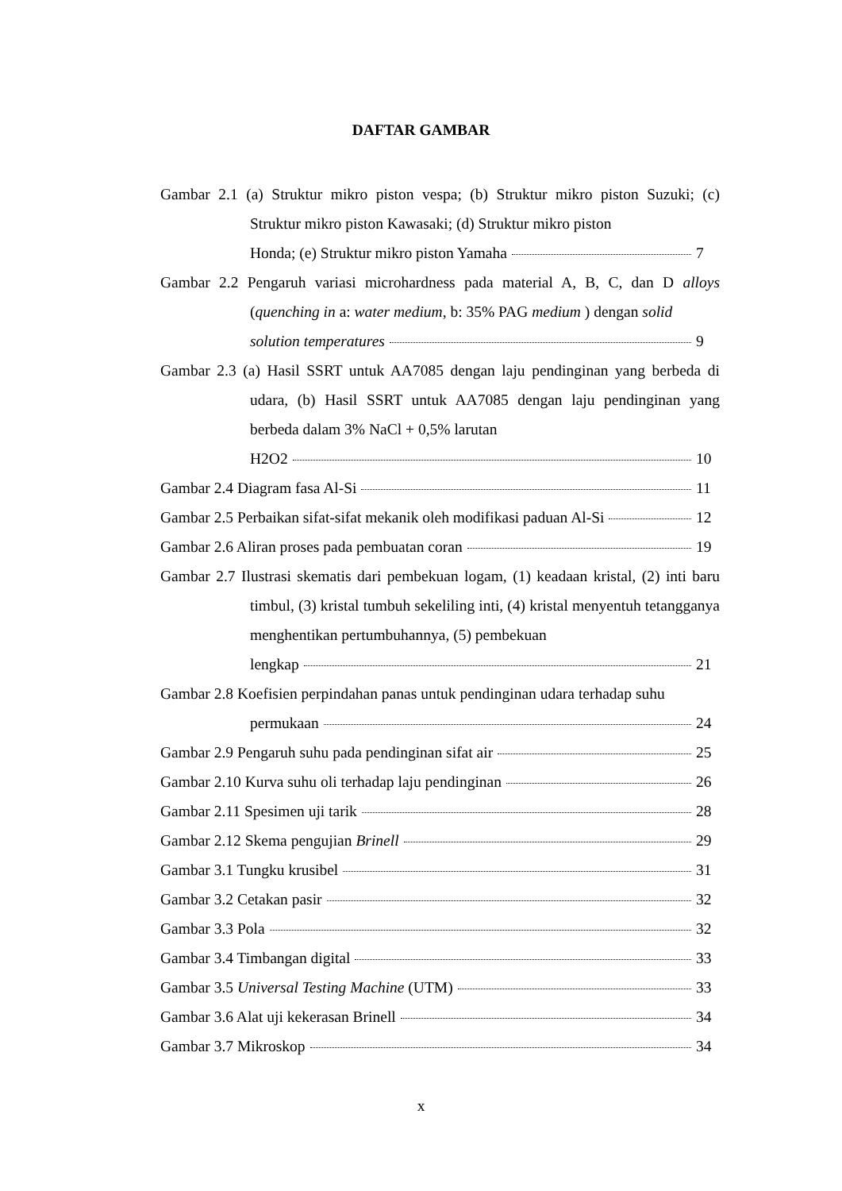DAFTAR GAMBAR
Gambar 2.1 (a) Struktur mikro piston vespa; (b) Struktur mikro piston Suzuki; (c) Struktur mikro piston Kawasaki; (d) Struktur mikro piston
Honda; (e) Struktur mikro piston Yamaha 7
Gambar 2.2 Pengaruh variasi microhardness pada material A, B, C, dan D alloys (quenching in a: water medium, b: 35% PAG medium ) dengan solid
solution temperatures 9
Gambar 2.3 (a) Hasil SSRT untuk AA7085 dengan laju pendinginan yang berbeda di udara, (b) Hasil SSRT untuk AA7085 dengan laju pendinginan yang berbeda dalam 3% NaCl + 0,5% larutan
H2O2 10
Gambar 2.4 Diagram fasa Al-Si 11
Gambar 2.5 Perbaikan sifat-sifat mekanik oleh modifikasi paduan Al-Si 12
Gambar 2.6 Aliran proses pada pembuatan coran 19
Gambar 2.7 Ilustrasi skematis dari pembekuan logam, (1) keadaan kristal, (2) inti baru timbul, (3) kristal tumbuh sekeliling inti, (4) kristal menyentuh tetangganya menghentikan pertumbuhannya, (5) pembekuan
lengkap 21
Gambar 2.8 Koefisien perpindahan panas untuk pendinginan udara terhadap suhu
permukaan 24
Gambar 2.9 Pengaruh suhu pada pendinginan sifat air 25
Gambar 2.10 Kurva suhu oli terhadap laju pendinginan 26
Gambar 2.11 Spesimen uji tarik 28
Gambar 2.12 Skema pengujian Brinell 29
Gambar 3.1 Tungku krusibel 31
Gambar 3.2 Cetakan pasir 32
Gambar 3.3 Pola 32
Gambar 3.4 Timbangan digital 33
Gambar 3.5 Universal Testing Machine (UTM) 33
Gambar 3.6 Alat uji kekerasan Brinell 34
Gambar 3.7 Mikroskop 34
x